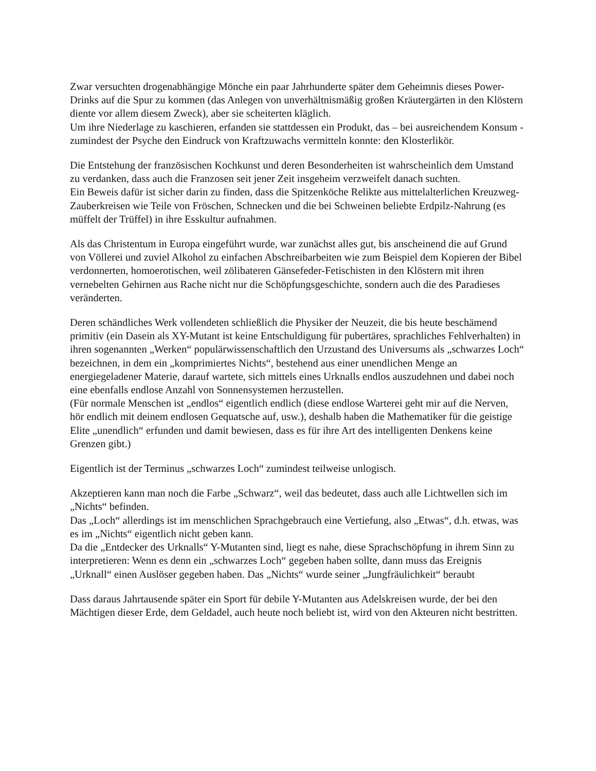Zwar versuchten drogenabhängige Mönche ein paar Jahrhunderte später dem Geheimnis dieses Power-Drinks auf die Spur zu kommen (das Anlegen von unverhältnismäßig großen Kräutergärten in den Klöstern diente vor allem diesem Zweck), aber sie scheiterten kläglich.
Um ihre Niederlage zu kaschieren, erfanden sie stattdessen ein Produkt, das – bei ausreichendem Konsum - zumindest der Psyche den Eindruck von Kraftzuwachs vermitteln konnte: den Klosterlikör.
Die Entstehung der französischen Kochkunst und deren Besonderheiten ist wahrscheinlich dem Umstand zu verdanken, dass auch die Franzosen seit jener Zeit insgeheim verzweifelt danach suchten.
Ein Beweis dafür ist sicher darin zu finden, dass die Spitzenköche Relikte aus mittelalterlichen Kreuzweg-Zauberkreisen wie Teile von Fröschen, Schnecken und die bei Schweinen beliebte Erdpilz-Nahrung (es müffelt der Trüffel) in ihre Esskultur aufnahmen.
Als das Christentum in Europa eingeführt wurde, war zunächst alles gut, bis anscheinend die auf Grund von Völlerei und zuviel Alkohol zu einfachen Abschreibarbeiten wie zum Beispiel dem Kopieren der Bibel verdonnerten, homoerotischen, weil zölibateren Gänsefeder-Fetischisten in den Klöstern mit ihren vernebelten Gehirnen aus Rache nicht nur die Schöpfungsgeschichte, sondern auch die des Paradieses veränderten.
Deren schändliches Werk vollendeten schließlich die Physiker der Neuzeit, die bis heute beschämend primitiv (ein Dasein als XY-Mutant ist keine Entschuldigung für pubertäres, sprachliches Fehlverhalten) in ihren sogenannten „Werken“ populärwissenschaftlich den Urzustand des Universums als „schwarzes Loch“ bezeichnen, in dem ein „komprimiertes Nichts“, bestehend aus einer unendlichen Menge an energiegeladener Materie, darauf wartete, sich mittels eines Urknalls endlos auszudehnen und dabei noch eine ebenfalls endlose Anzahl von Sonnensystemen herzustellen.
(Für normale Menschen ist „endlos“ eigentlich endlich (diese endlose Warterei geht mir auf die Nerven, hör endlich mit deinem endlosen Gequatsche auf, usw.), deshalb haben die Mathematiker für die geistige Elite „unendlich“ erfunden und damit bewiesen, dass es für ihre Art des intelligenten Denkens keine Grenzen gibt.)
Eigentlich ist der Terminus „schwarzes Loch“ zumindest teilweise unlogisch.
Akzeptieren kann man noch die Farbe „Schwarz“, weil das bedeutet, dass auch alle Lichtwellen sich im „Nichts“ befinden.
Das „Loch“ allerdings ist im menschlichen Sprachgebrauch eine Vertiefung, also „Etwas“, d.h. etwas, was es im „Nichts“ eigentlich nicht geben kann.
Da die „Entdecker des Urknalls“ Y-Mutanten sind, liegt es nahe, diese Sprachschöpfung in ihrem Sinn zu interpretieren: Wenn es denn ein „schwarzes Loch“ gegeben haben sollte, dann muss das Ereignis „Urknall“ einen Auslöser gegeben haben. Das „Nichts“ wurde seiner „Jungfräulichkeit“ beraubt
Dass daraus Jahrtausende später ein Sport für debile Y-Mutanten aus Adelskreisen wurde, der bei den Mächtigen dieser Erde, dem Geldadel, auch heute noch beliebt ist, wird von den Akteuren nicht bestritten.